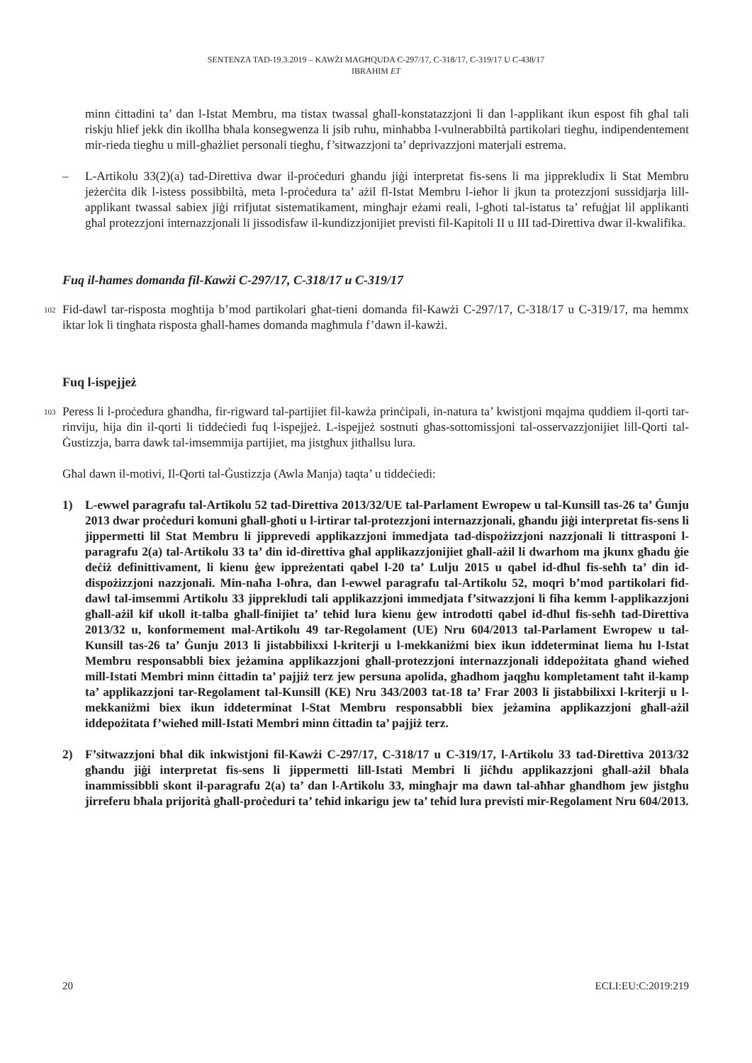SENTENZA TAD-19.3.2019 – KAWŻI MAGĦQUDA C-297/17, C-318/17, C-319/17 U C-438/17
IBRAHIM ET
minn ċittadini ta’ dan l-Istat Membru, ma tistax twassal għall-konstatazzjoni li dan l-applikant ikun espost fih għal tali riskju ħlief jekk din ikollha bħala konsegwenza li jsib ruħu, minħabba l-vulnerabbiltà partikolari tiegħu, indipendentement mir-rieda tiegħu u mill-għażliet personali tiegħu, f’sitwazzjoni ta’ deprivazzjoni materjali estrema.
– L-Artikolu 33(2)(a) tad-Direttiva dwar il-proċeduri għandu jiġi interpretat fis-sens li ma jipprekludix li Stat Membru jeżerċita dik l-istess possibbiltà, meta l-proċedura ta’ ażil fl-Istat Membru l-ieħor li jkun ta protezzjoni sussidjarja lill-applikant twassal sabiex jiġi rrifjutat sistematikament, mingħajr eżami reali, l-għoti tal-istatus ta’ refuġjat lil applikanti għal protezzjoni internazzjonali li jissodisfaw il-kundizzjonijiet previsti fil-Kapitoli II u III tad-Direttiva dwar il-kwalifika.
Fuq il-ħames domanda fil-Kawżi C-297/17, C-318/17 u C-319/17
102
Fid-dawl tar-risposta mogħtija b’mod partikolari għat-tieni domanda fil-Kawżi C-297/17, C-318/17 u C-319/17, ma hemmx iktar lok li tingħata risposta għall-ħames domanda magħmula f’dawn il-kawżi.
Fuq l-ispejjeż
103
Peress li l-proċedura għandha, fir-rigward tal-partijiet fil-kawża prinċipali, in-natura ta’ kwistjoni mqajma quddiem il-qorti tar-rinviju, hija din il-qorti li tiddeċiedi fuq l-ispejjeż. L-ispejjeż sostnuti għas-sottomissjoni tal-osservazzjonijiet lill-Qorti tal-Ġustizzja, barra dawk tal-imsemmija partijiet, ma jistgħux jitħallsu lura.
Għal dawn il-motivi, Il-Qorti tal-Ġustizzja (Awla Manja) taqta’ u tiddeċiedi:
1) L-ewwel paragrafu tal-Artikolu 52 tad-Direttiva 2013/32/UE tal-Parlament Ewropew u tal-Kunsill tas-26 ta’ Ġunju 2013 dwar proċeduri komuni għall-għoti u l-irtirar tal-protezzjoni internazzjonali, għandu jiġi interpretat fis-sens li jippermetti lil Stat Membru li jipprevedi applikazzjoni immedjata tad-dispożizzjoni nazzjonali li tittrasponi l-paragrafu 2(a) tal-Artikolu 33 ta’ din id-direttiva għal applikazzjonijiet għall-ażil li dwarhom ma jkunx għadu ġie deċiż definittivament, li kienu ġew ippreżentati qabel l-20 ta’ Lulju 2015 u qabel id-dħul fis-seħħ ta’ din id-dispożizzjoni nazzjonali. Min-naħa l-oħra, dan l-ewwel paragrafu tal-Artikolu 52, moqri b’mod partikolari fid-dawl tal-imsemmi Artikolu 33 jipprekludi tali applikazzjoni immedjata f’sitwazzjoni li fiha kemm l-applikazzjoni għall-ażil kif ukoll it-talba għall-finijiet ta’ teħid lura kienu ġew introdotti qabel id-dħul fis-seħħ tad-Direttiva 2013/32 u, konformement mal-Artikolu 49 tar-Regolament (UE) Nru 604/2013 tal-Parlament Ewropew u tal-Kunsill tas-26 ta’ Ġunju 2013 li jistabbilixxi l-kriterji u l-mekkaniżmi biex ikun iddeterminat liema hu l-Istat Membru responsabbli biex jeżamina applikazzjoni għall-protezzjoni internazzjonali iddepożitata għand wieħed mill-Istati Membri minn ċittadin ta’ pajjiż terz jew persuna apolida, għadhom jaqgħu kompletament taħt il-kamp ta’ applikazzjoni tar-Regolament tal-Kunsill (KE) Nru 343/2003 tat-18 ta’ Frar 2003 li jistabbilixxi l-kriterji u l-mekkaniżmi biex ikun iddeterminat l-Stat Membru responsabbli biex jeżamina applikazzjoni għall-ażil iddepożitata f’wieħed mill-Istati Membri minn ċittadin ta’ pajjiż terz.
2) F’sitwazzjoni bħal dik inkwistjoni fil-Kawżi C-297/17, C-318/17 u C-319/17, l-Artikolu 33 tad-Direttiva 2013/32 għandu jiġi interpretat fis-sens li jippermetti lill-Istati Membri li jiċħdu applikazzjoni għall-ażil bħala inammissibbli skont il-paragrafu 2(a) ta’ dan l-Artikolu 33, mingħajr ma dawn tal-aħħar għandhom jew jistgħu jirreferu bħala prijorità għall-proċeduri ta’ teħid inkarigu jew ta’ teħid lura previsti mir-Regolament Nru 604/2013.
20 ECLI:EU:C:2019:219